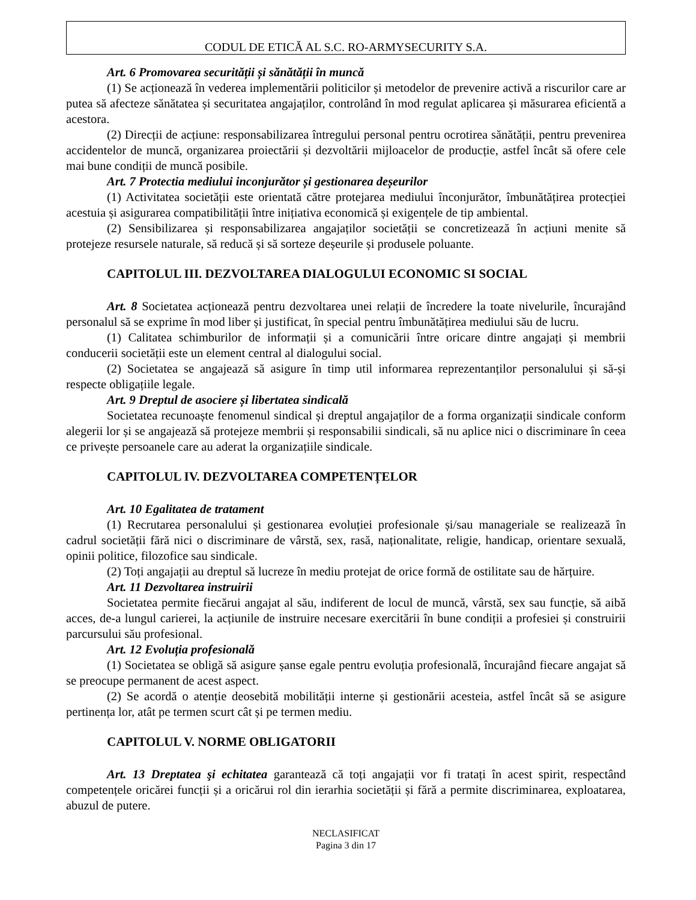CODUL DE ETICĂ AL S.C. RO-ARMYSECURITY S.A.
Art. 6 Promovarea securității și sănătății în muncă
(1) Se acționează în vederea implementării politicilor și metodelor de prevenire activă a riscurilor care ar putea să afecteze sănătatea și securitatea angajaților, controlând în mod regulat aplicarea și măsurarea eficientă a acestora.
(2) Direcții de acțiune: responsabilizarea întregului personal pentru ocrotirea sănătății, pentru prevenirea accidentelor de muncă, organizarea proiectării și dezvoltării mijloacelor de producție, astfel încât să ofere cele mai bune condiții de muncă posibile.
Art. 7 Protectia mediului inconjurător și gestionarea deșeurilor
(1) Activitatea societății este orientată către protejarea mediului înconjurător, îmbunătățirea protecției acestuia și asigurarea compatibilității între inițiativa economică și exigențele de tip ambiental.
(2) Sensibilizarea și responsabilizarea angajaților societății se concretizează în acțiuni menite să protejeze resursele naturale, să reducă și să sorteze deșeurile și produsele poluante.
CAPITOLUL III. DEZVOLTAREA DIALOGULUI ECONOMIC SI SOCIAL
Art. 8 Societatea acționează pentru dezvoltarea unei relații de încredere la toate nivelurile, încurajând personalul să se exprime în mod liber și justificat, în special pentru îmbunătățirea mediului său de lucru.
(1) Calitatea schimburilor de informații și a comunicării între oricare dintre angajați și membrii conducerii societății este un element central al dialogului social.
(2) Societatea se angajează să asigure în timp util informarea reprezentanților personalului și să-și respecte obligațiile legale.
Art. 9 Dreptul de asociere și libertatea sindicală
Societatea recunoaște fenomenul sindical și dreptul angajaților de a forma organizații sindicale conform alegerii lor și se angajează să protejeze membrii și responsabilii sindicali, să nu aplice nici o discriminare în ceea ce privește persoanele care au aderat la organizațiile sindicale.
CAPITOLUL IV. DEZVOLTAREA COMPETENȚELOR
Art. 10 Egalitatea de tratament
(1) Recrutarea personalului și gestionarea evoluției profesionale și/sau manageriale se realizează în cadrul societății fără nici o discriminare de vârstă, sex, rasă, naționalitate, religie, handicap, orientare sexuală, opinii politice, filozofice sau sindicale.
(2) Toți angajații au dreptul să lucreze în mediu protejat de orice formă de ostilitate sau de hărțuire.
Art. 11 Dezvoltarea instruirii
Societatea permite fiecărui angajat al său, indiferent de locul de muncă, vârstă, sex sau funcție, să aibă acces, de-a lungul carierei, la acțiunile de instruire necesare exercitării în bune condiții a profesiei și construirii parcursului său profesional.
Art. 12 Evoluția profesională
(1) Societatea se obligă să asigure șanse egale pentru evoluția profesională, încurajând fiecare angajat să se preocupe permanent de acest aspect.
(2) Se acordă o atenție deosebită mobilității interne și gestionării acesteia, astfel încât să se asigure pertinența lor, atât pe termen scurt cât și pe termen mediu.
CAPITOLUL V. NORME OBLIGATORII
Art. 13 Dreptatea şi echitatea garantează că toți angajații vor fi tratați în acest spirit, respectând competențele oricărei funcții și a oricărui rol din ierarhia societății și fără a permite discriminarea, exploatarea, abuzul de putere.
NECLASIFICAT
Pagina 3 din 17